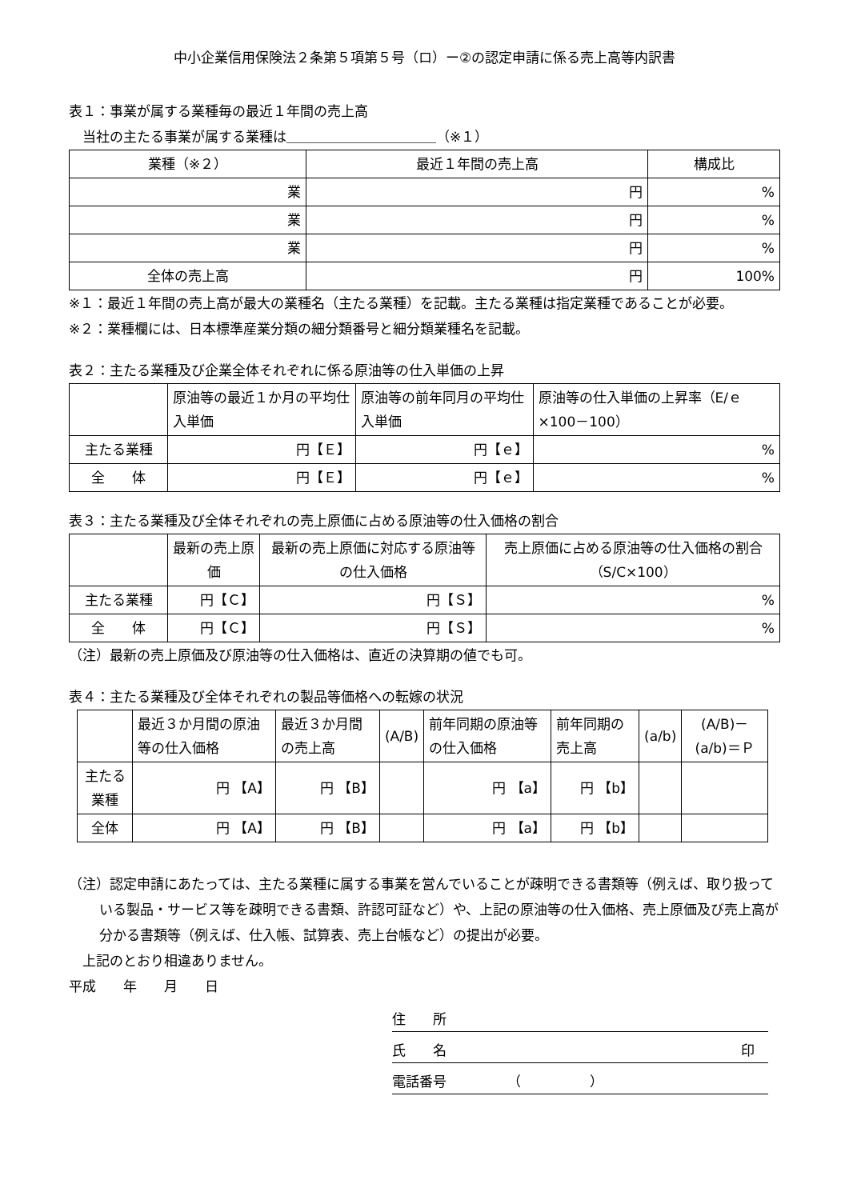中小企業信用保険法２条第５項第５号（ロ）ー②の認定申請に係る売上高等内訳書
表１：事業が属する業種毎の最近１年間の売上高
　当社の主たる事業が属する業種は＿＿＿＿＿＿＿＿＿＿＿（※１）
| 業種（※２） | 最近１年間の売上高 | 構成比 |
| --- | --- | --- |
| 業 | 円 | % |
| 業 | 円 | % |
| 業 | 円 | % |
| 全体の売上高 | 円 | 100% |
※１：最近１年間の売上高が最大の業種名（主たる業種）を記載。主たる業種は指定業種であることが必要。
※２：業種欄には、日本標準産業分類の細分類番号と細分類業種名を記載。
表２：主たる業種及び企業全体それぞれに係る原油等の仕入単価の上昇
| | 原油等の最近１か月の平均仕入単価 | 原油等の前年同月の平均仕入単価 | 原油等の仕入単価の上昇率（E/ｅ×100－100） |
| 主たる業種 | 円【Ｅ】 | 円【ｅ】 | % |
| 全 体 | 円【Ｅ】 | 円【ｅ】 | % |
表３：主たる業種及び全体それぞれの売上原価に占める原油等の仕入価格の割合
| | 最新の売上原価 | 最新の売上原価に対応する原油等の仕入価格 | 売上原価に占める原油等の仕入価格の割合（S/C×100） |
| 主たる業種 | 円【Ｃ】 | 円【Ｓ】 | % |
| 全 体 | 円【Ｃ】 | 円【Ｓ】 | % |
（注）最新の売上原価及び原油等の仕入価格は、直近の決算期の値でも可。
表４：主たる業種及び全体それぞれの製品等価格への転嫁の状況
| | 最近３か月間の原油等の仕入価格 | 最近３か月間の売上高 | (A/B) | 前年同期の原油等の仕入価格 | 前年同期の売上高 | (a/b) | (A/B)－(a/b)＝Ｐ |
| 主たる業種 | 円 【A】 | 円 【B】 | | 円 【a】 | 円 【b】 | | |
| 全体 | 円 【A】 | 円 【B】 | | 円 【a】 | 円 【b】 | | |
（注）認定申請にあたっては、主たる業種に属する事業を営んでいることが疎明できる書類等（例えば、取り扱っている製品・サービス等を疎明できる書類、許認可証など）や、上記の原油等の仕入価格、売上原価及び売上高が分かる書類等（例えば、仕入帳、試算表、売上台帳など）の提出が必要。
　上記のとおり相違ありません。
平成　　年　　月　　日
住　　所
氏　　名 印　
電話番号　　　　　（　　　　　）